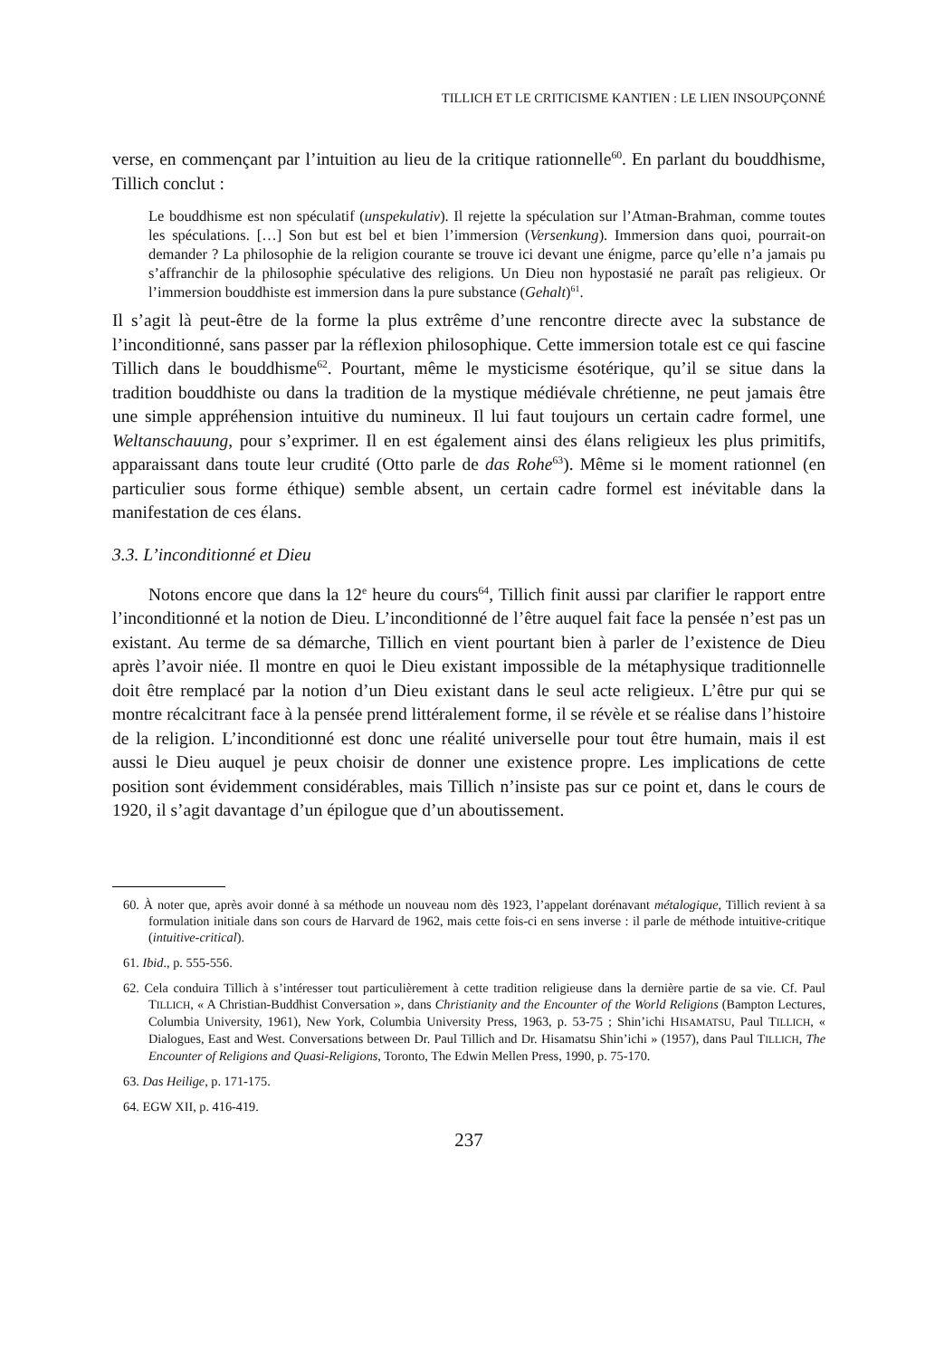TILLICH ET LE CRITICISME KANTIEN : LE LIEN INSOUPÇONNÉ
verse, en commençant par l’intuition au lieu de la critique rationnelle<sup>60</sup>. En parlant du bouddhisme, Tillich conclut :
Le bouddhisme est non spéculatif (unspekulativ). Il rejette la spéculation sur l’Atman-Brahman, comme toutes les spéculations. […] Son but est bel et bien l’immersion (Versenkung). Immersion dans quoi, pourrait-on demander ? La philosophie de la religion courante se trouve ici devant une énigme, parce qu’elle n’a jamais pu s’affranchir de la philosophie spéculative des religions. Un Dieu non hypostasié ne paraît pas religieux. Or l’immersion bouddhiste est immersion dans la pure substance (Gehalt)<sup>61</sup>.
Il s’agit là peut-être de la forme la plus extrême d’une rencontre directe avec la substance de l’inconditionné, sans passer par la réflexion philosophique. Cette immersion totale est ce qui fascine Tillich dans le bouddhisme<sup>62</sup>. Pourtant, même le mysticisme ésotérique, qu’il se situe dans la tradition bouddhiste ou dans la tradition de la mystique médiévale chrétienne, ne peut jamais être une simple appréhension intuitive du numineux. Il lui faut toujours un certain cadre formel, une Weltanschauung, pour s’exprimer. Il en est également ainsi des élans religieux les plus primitifs, apparaissant dans toute leur crudité (Otto parle de das Rohe<sup>63</sup>). Même si le moment rationnel (en particulier sous forme éthique) semble absent, un certain cadre formel est inévitable dans la manifestation de ces élans.
3.3. L’inconditionné et Dieu
Notons encore que dans la 12<sup>e</sup> heure du cours<sup>64</sup>, Tillich finit aussi par clarifier le rapport entre l’inconditionné et la notion de Dieu. L’inconditionné de l’être auquel fait face la pensée n’est pas un existant. Au terme de sa démarche, Tillich en vient pourtant bien à parler de l’existence de Dieu après l’avoir niée. Il montre en quoi le Dieu existant impossible de la métaphysique traditionnelle doit être remplacé par la notion d’un Dieu existant dans le seul acte religieux. L’être pur qui se montre récalcitrant face à la pensée prend littéralement forme, il se révèle et se réalise dans l’histoire de la religion. L’inconditionné est donc une réalité universelle pour tout être humain, mais il est aussi le Dieu auquel je peux choisir de donner une existence propre. Les implications de cette position sont évidemment considérables, mais Tillich n’insiste pas sur ce point et, dans le cours de 1920, il s’agit davantage d’un épilogue que d’un aboutissement.
60. À noter que, après avoir donné à sa méthode un nouveau nom dès 1923, l’appelant dorénavant métalogique, Tillich revient à sa formulation initiale dans son cours de Harvard de 1962, mais cette fois-ci en sens inverse : il parle de méthode intuitive-critique (intuitive-critical).
61. Ibid., p. 555-556.
62. Cela conduira Tillich à s’intéresser tout particulièrement à cette tradition religieuse dans la dernière partie de sa vie. Cf. Paul TILLICH, « A Christian-Buddhist Conversation », dans Christianity and the Encounter of the World Religions (Bampton Lectures, Columbia University, 1961), New York, Columbia University Press, 1963, p. 53-75 ; Shin’ichi HISAMATSU, Paul TILLICH, « Dialogues, East and West. Conversations between Dr. Paul Tillich and Dr. Hisamatsu Shin’ichi » (1957), dans Paul TILLICH, The Encounter of Religions and Quasi-Religions, Toronto, The Edwin Mellen Press, 1990, p. 75-170.
63. Das Heilige, p. 171-175.
64. EGW XII, p. 416-419.
237